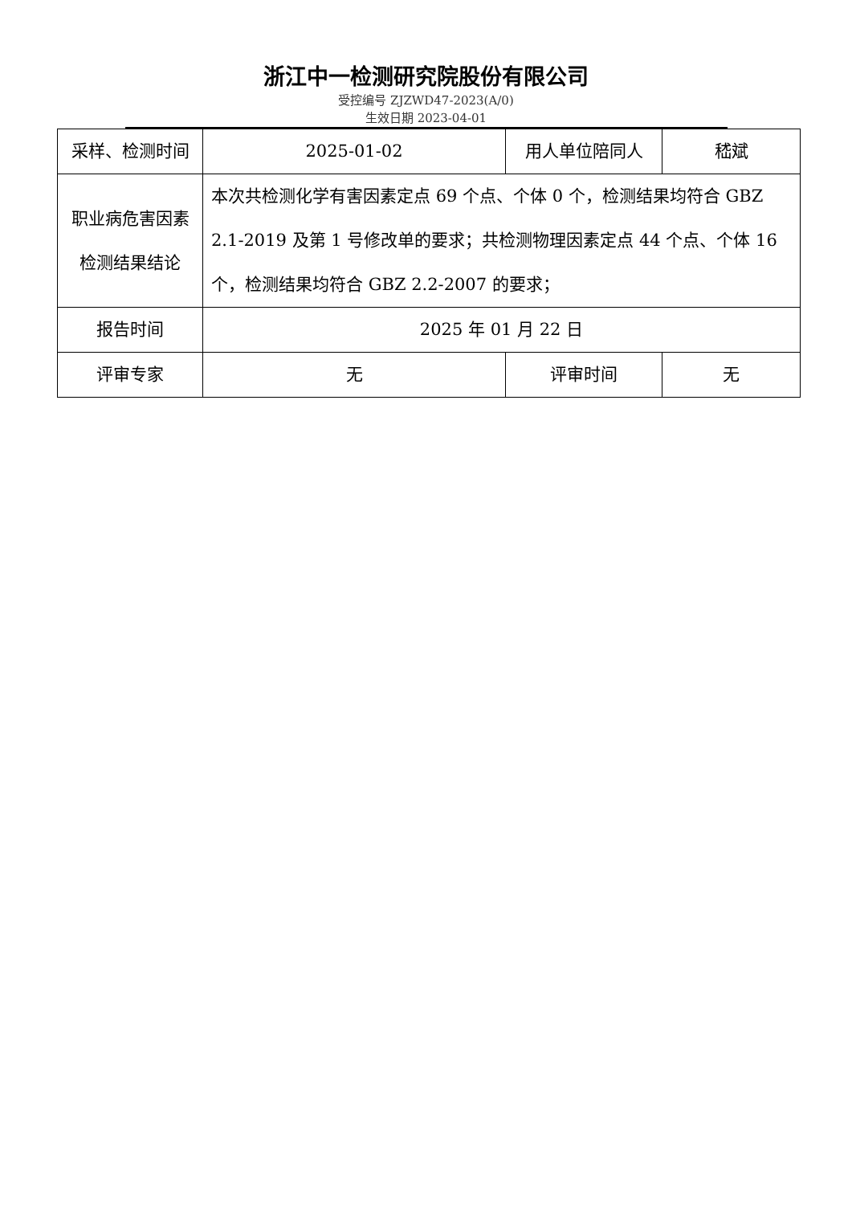浙江中一检测研究院股份有限公司
受控编号 ZJZWD47-2023(A/0)
生效日期 2023-04-01
| 采样、检测时间 | 2025-01-02 | 用人单位陪同人 | 嵇斌 |
| 职业病危害因素检测结果结论 | 本次共检测化学有害因素定点 69 个点、个体 0 个，检测结果均符合 GBZ 2.1-2019 及第 1 号修改单的要求；共检测物理因素定点 44 个点、个体 16 个，检测结果均符合 GBZ 2.2-2007 的要求； | | |
| 报告时间 | 2025 年 01 月 22 日 | | |
| 评审专家 | 无 | 评审时间 | 无 |